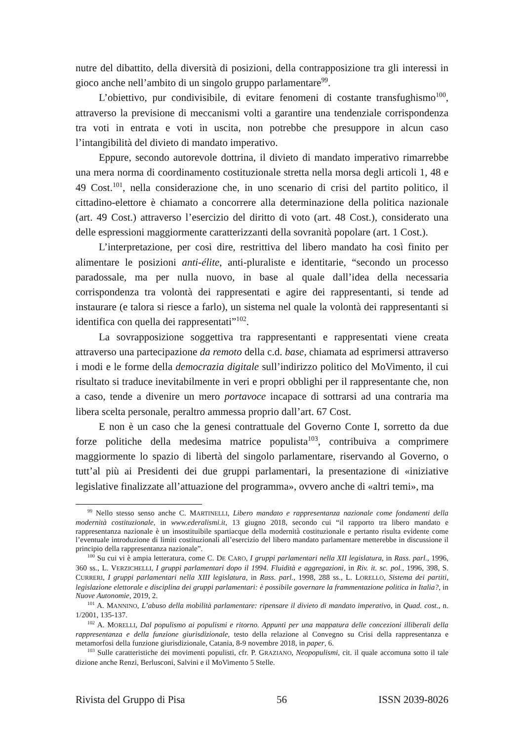nutre del dibattito, della diversità di posizioni, della contrapposizione tra gli interessi in gioco anche nell’ambito di un singolo gruppo parlamentare<sup>99</sup>.
L’obiettivo, pur condivisibile, di evitare fenomeni di costante transfughismo<sup>100</sup>, attraverso la previsione di meccanismi volti a garantire una tendenziale corrispondenza tra voti in entrata e voti in uscita, non potrebbe che presuppore in alcun caso l’intangibilità del divieto di mandato imperativo.
Eppure, secondo autorevole dottrina, il divieto di mandato imperativo rimarrebbe una mera norma di coordinamento costituzionale stretta nella morsa degli articoli 1, 48 e 49 Cost.<sup>101</sup>, nella considerazione che, in uno scenario di crisi del partito politico, il cittadino-elettore è chiamato a concorrere alla determinazione della politica nazionale (art. 49 Cost.) attraverso l’esercizio del diritto di voto (art. 48 Cost.), considerato una delle espressioni maggiormente caratterizzanti della sovranità popolare (art. 1 Cost.).
L’interpretazione, per così dire, restrittiva del libero mandato ha così finito per alimentare le posizioni anti-élite, anti-pluraliste e identitarie, “secondo un processo paradossale, ma per nulla nuovo, in base al quale dall’idea della necessaria corrispondenza tra volontà dei rappresentati e agire dei rappresentanti, si tende ad instaurare (e talora si riesce a farlo), un sistema nel quale la volontà dei rappresentanti si identifica con quella dei rappresentati”<sup>102</sup>.
La sovrapposizione soggettiva tra rappresentanti e rappresentati viene creata attraverso una partecipazione da remoto della c.d. base, chiamata ad esprimersi attraverso i modi e le forme della democrazia digitale sull’indirizzo politico del MoVimento, il cui risultato si traduce inevitabilmente in veri e propri obblighi per il rappresentante che, non a caso, tende a divenire un mero portavoce incapace di sottrarsi ad una contraria ma libera scelta personale, peraltro ammessa proprio dall’art. 67 Cost.
E non è un caso che la genesi contrattuale del Governo Conte I, sorretto da due forze politiche della medesima matrice populista<sup>103</sup>, contribuiva a comprimere maggiormente lo spazio di libertà del singolo parlamentare, riservando al Governo, o tutt’al più ai Presidenti dei due gruppi parlamentari, la presentazione di «iniziative legislative finalizzate all’attuazione del programma», ovvero anche di «altri temi», ma
<sup>99</sup> Nello stesso senso anche C. MARTINELLI, Libero mandato e rappresentanza nazionale come fondamenti della modernità costituzionale, in www.ederalismi.it, 13 giugno 2018, secondo cui “il rapporto tra libero mandato e rappresentanza nazionale è un insostituibile spartiacque della modernità costituzionale e pertanto risulta evidente come l’eventuale introduzione di limiti costituzionali all’esercizio del libero mandato parlamentare metterebbe in discussione il principio della rappresentanza nazionale”.
<sup>100</sup> Su cui vi è ampia letteratura, come C. DE CARO, I gruppi parlamentari nella XII legislatura, in Rass. parl., 1996, 360 ss., L. VERZICHELLI, I gruppi parlamentari dopo il 1994. Fluidità e aggregazioni, in Riv. it. sc. pol., 1996, 398, S. CURRERI, I gruppi parlamentari nella XIII legislatura, in Rass. parl., 1998, 288 ss., L. LORELLO, Sistema dei partiti, legislazione elettorale e disciplina dei gruppi parlamentari: è possibile governare la frammentazione politica in Italia?, in Nuove Autonomie, 2019, 2.
<sup>101</sup> A. MANNINO, L’abuso della mobilità parlamentare: ripensare il divieto di mandato imperativo, in Quad. cost., n. 1/2001, 135-137.
<sup>102</sup> A. MORELLI, Dal populismo ai populismi e ritorno. Appunti per una mappatura delle concezioni illiberali della rappresentanza e della funzione giurisdizionale, testo della relazione al Convegno su Crisi della rappresentanza e metamorfosi della funzione giurisdizionale, Catania, 8-9 novembre 2018, in paper, 6.
<sup>103</sup> Sulle caratteristiche dei movimenti populisti, cfr. P. GRAZIANO, Neopopulismi, cit. il quale accomuna sotto il tale dizione anche Renzi, Berlusconi, Salvini e il MoVimento 5 Stelle.
Rivista del Gruppo di Pisa 56 ISSN 2039-8026